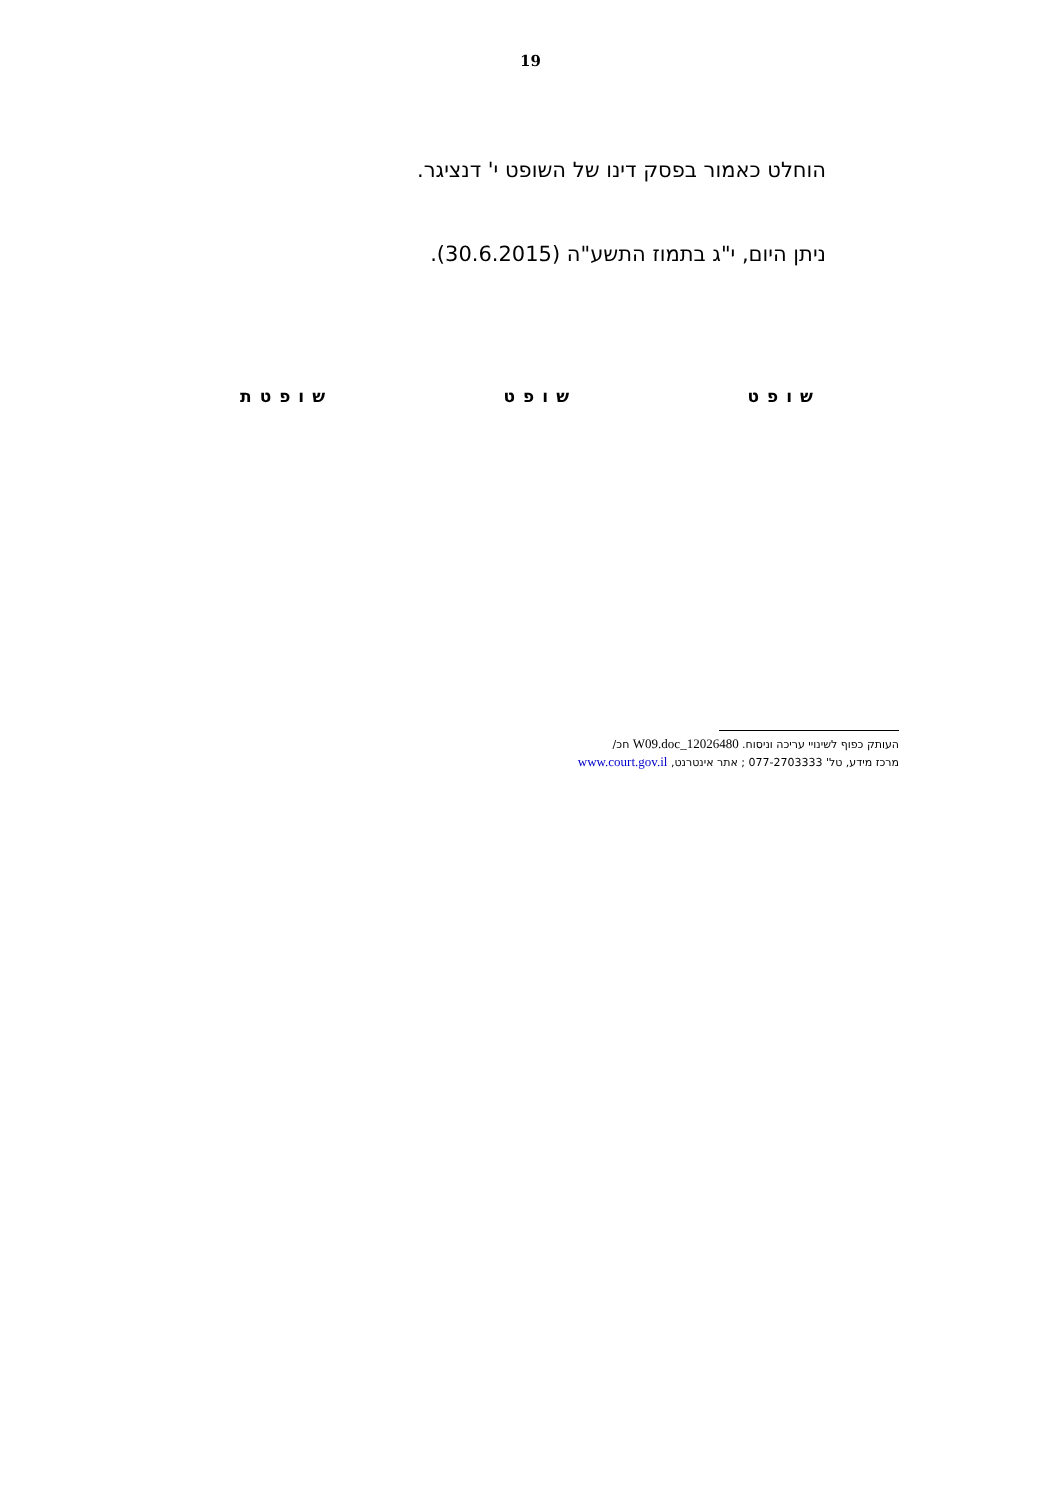19
הוחלט כאמור בפסק דינו של השופט י' דנציגר.
ניתן היום, י"ג בתמוז התשע"ה (30.6.2015).
שופט שופט שופטת
העותק כפוף לשינויי עריכה וניסוח. 12026480_W09.doc חכ/
מרכז מידע, טל' 077-2703333 ; אתר אינטרנט, www.court.gov.il